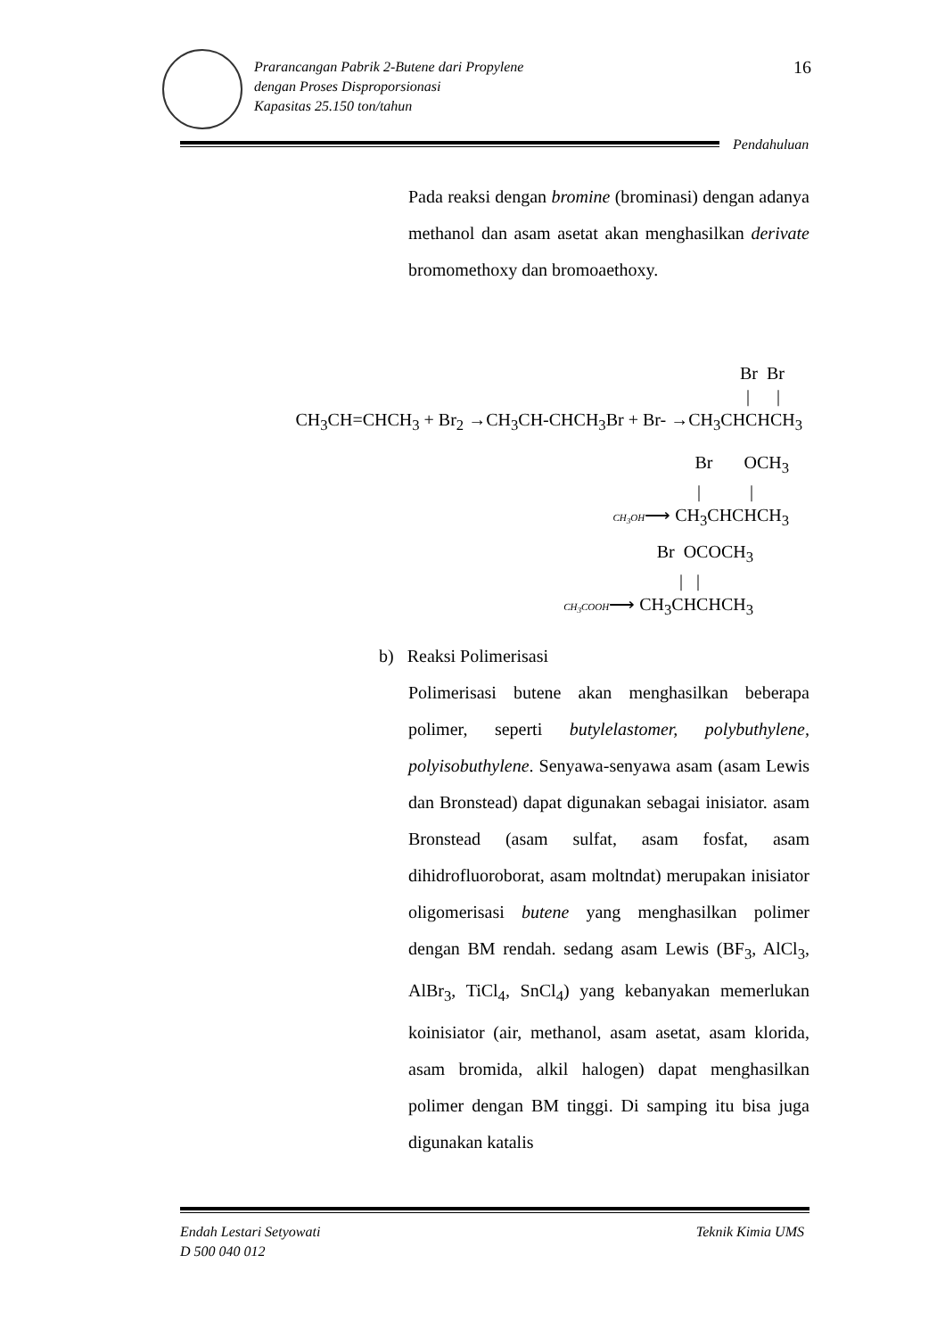Prarancangan Pabrik 2-Butene dari Propylene
dengan Proses Disproporsionasi
Kapasitas 25.150 ton/tahun
16
Pendahuluan
Pada reaksi dengan bromine (brominasi) dengan adanya methanol dan asam asetat akan menghasilkan derivate bromomethoxy dan bromoaethoxy.
Br Br
| |
CH<sub>3</sub>CH=CHCH<sub>3</sub> + Br<sub>2</sub> →CH<sub>3</sub>CH-CHCH<sub>3</sub>Br + Br- →CH<sub>3</sub>CHCHCH<sub>3</sub>
Br OCH<sub>3</sub>
| |
CH<sub>3</sub>OH⟶ CH<sub>3</sub>CHCHCH<sub>3</sub>
Br OCOCH<sub>3</sub>
| |
CH<sub>3</sub>COOH⟶ CH<sub>3</sub>CHCHCH<sub>3</sub>
b) Reaksi Polimerisasi
Polimerisasi butene akan menghasilkan beberapa polimer, seperti butylelastomer, polybuthylene, polyisobuthylene. Senyawa-senyawa asam (asam Lewis dan Bronstead) dapat digunakan sebagai inisiator. asam Bronstead (asam sulfat, asam fosfat, asam dihidrofluoroborat, asam moltndat) merupakan inisiator oligomerisasi butene yang menghasilkan polimer dengan BM rendah. sedang asam Lewis (BF<sub>3</sub>, AlCl<sub>3</sub>, AlBr<sub>3</sub>, TiCl<sub>4</sub>, SnCl<sub>4</sub>) yang kebanyakan memerlukan koinisiator (air, methanol, asam asetat, asam klorida, asam bromida, alkil halogen) dapat menghasilkan polimer dengan BM tinggi. Di samping itu bisa juga digunakan katalis
Endah Lestari Setyowati
D 500 040 012
Teknik Kimia UMS